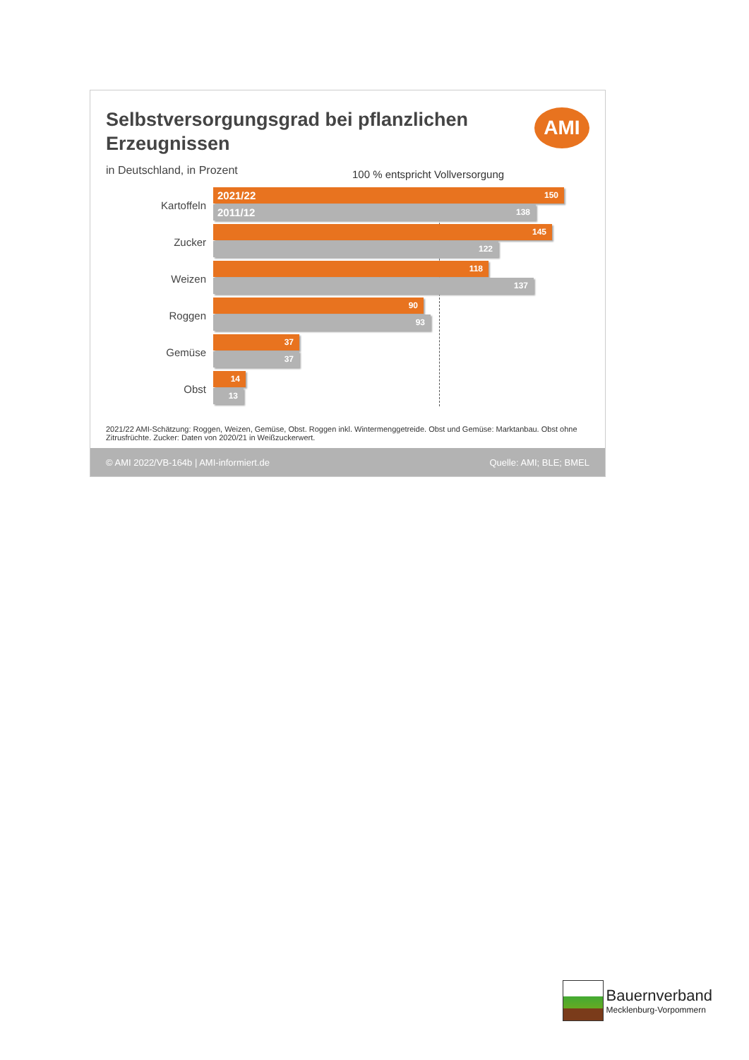Selbstversorgungsgrad bei pflanzlichen Erzeugnissen
AMI
in Deutschland, in Prozent
100 % entspricht Vollversorgung
Kartoffeln
2021/22 150
2011/12 138
Zucker
145
122
Weizen
118
137
Roggen
90
93
Gemüse
37
37
Obst
14
13
2021/22 AMI-Schätzung: Roggen, Weizen, Gemüse, Obst. Roggen inkl. Wintermenggetreide. Obst und Gemüse: Marktanbau. Obst ohne Zitrusfrüchte. Zucker: Daten von 2020/21 in Weißzuckerwert.
© AMI 2022/VB-164b | AMI-informiert.de Quelle: AMI; BLE; BMEL
Bauernverband Mecklenburg-Vorpommern